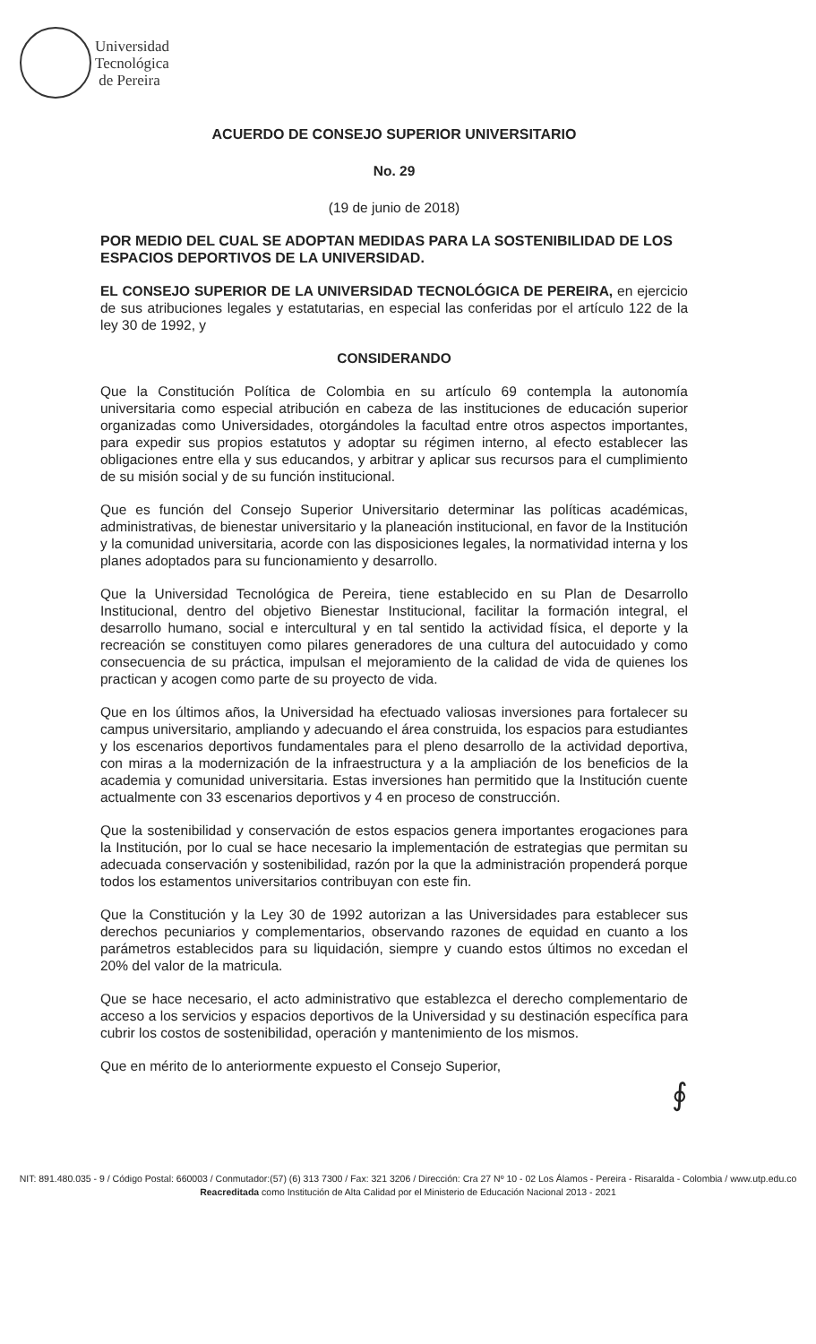Universidad
Tecnológica
de Pereira
ACUERDO DE CONSEJO SUPERIOR UNIVERSITARIO
No. 29
(19 de junio de 2018)
POR MEDIO DEL CUAL SE ADOPTAN MEDIDAS PARA LA SOSTENIBILIDAD DE LOS ESPACIOS DEPORTIVOS DE LA UNIVERSIDAD.
EL CONSEJO SUPERIOR DE LA UNIVERSIDAD TECNOLÓGICA DE PEREIRA, en ejercicio de sus atribuciones legales y estatutarias, en especial las conferidas por el artículo 122 de la ley 30 de 1992, y
CONSIDERANDO
Que la Constitución Política de Colombia en su artículo 69 contempla la autonomía universitaria como especial atribución en cabeza de las instituciones de educación superior organizadas como Universidades, otorgándoles la facultad entre otros aspectos importantes, para expedir sus propios estatutos y adoptar su régimen interno, al efecto establecer las obligaciones entre ella y sus educandos, y arbitrar y aplicar sus recursos para el cumplimiento de su misión social y de su función institucional.
Que es función del Consejo Superior Universitario determinar las políticas académicas, administrativas, de bienestar universitario y la planeación institucional, en favor de la Institución y la comunidad universitaria, acorde con las disposiciones legales, la normatividad interna y los planes adoptados para su funcionamiento y desarrollo.
Que la Universidad Tecnológica de Pereira, tiene establecido en su Plan de Desarrollo Institucional, dentro del objetivo Bienestar Institucional, facilitar la formación integral, el desarrollo humano, social e intercultural y en tal sentido la actividad física, el deporte y la recreación se constituyen como pilares generadores de una cultura del autocuidado y como consecuencia de su práctica, impulsan el mejoramiento de la calidad de vida de quienes los practican y acogen como parte de su proyecto de vida.
Que en los últimos años, la Universidad ha efectuado valiosas inversiones para fortalecer su campus universitario, ampliando y adecuando el área construida, los espacios para estudiantes y los escenarios deportivos fundamentales para el pleno desarrollo de la actividad deportiva, con miras a la modernización de la infraestructura y a la ampliación de los beneficios de la academia y comunidad universitaria. Estas inversiones han permitido que la Institución cuente actualmente con 33 escenarios deportivos y 4 en proceso de construcción.
Que la sostenibilidad y conservación de estos espacios genera importantes erogaciones para la Institución, por lo cual se hace necesario la implementación de estrategias que permitan su adecuada conservación y sostenibilidad, razón por la que la administración propenderá porque todos los estamentos universitarios contribuyan con este fin.
Que la Constitución y la Ley 30 de 1992 autorizan a las Universidades para establecer sus derechos pecuniarios y complementarios, observando razones de equidad en cuanto a los parámetros establecidos para su liquidación, siempre y cuando estos últimos no excedan el 20% del valor de la matricula.
Que se hace necesario, el acto administrativo que establezca el derecho complementario de acceso a los servicios y espacios deportivos de la Universidad y su destinación específica para cubrir los costos de sostenibilidad, operación y mantenimiento de los mismos.
Que en mérito de lo anteriormente expuesto el Consejo Superior,
∮
NIT: 891.480.035 - 9 / Código Postal: 660003 / Conmutador:(57) (6) 313 7300 / Fax: 321 3206 / Dirección: Cra 27 Nº 10 - 02 Los Álamos - Pereira - Risaralda - Colombia / www.utp.edu.co
Reacreditada como Institución de Alta Calidad por el Ministerio de Educación Nacional 2013 - 2021